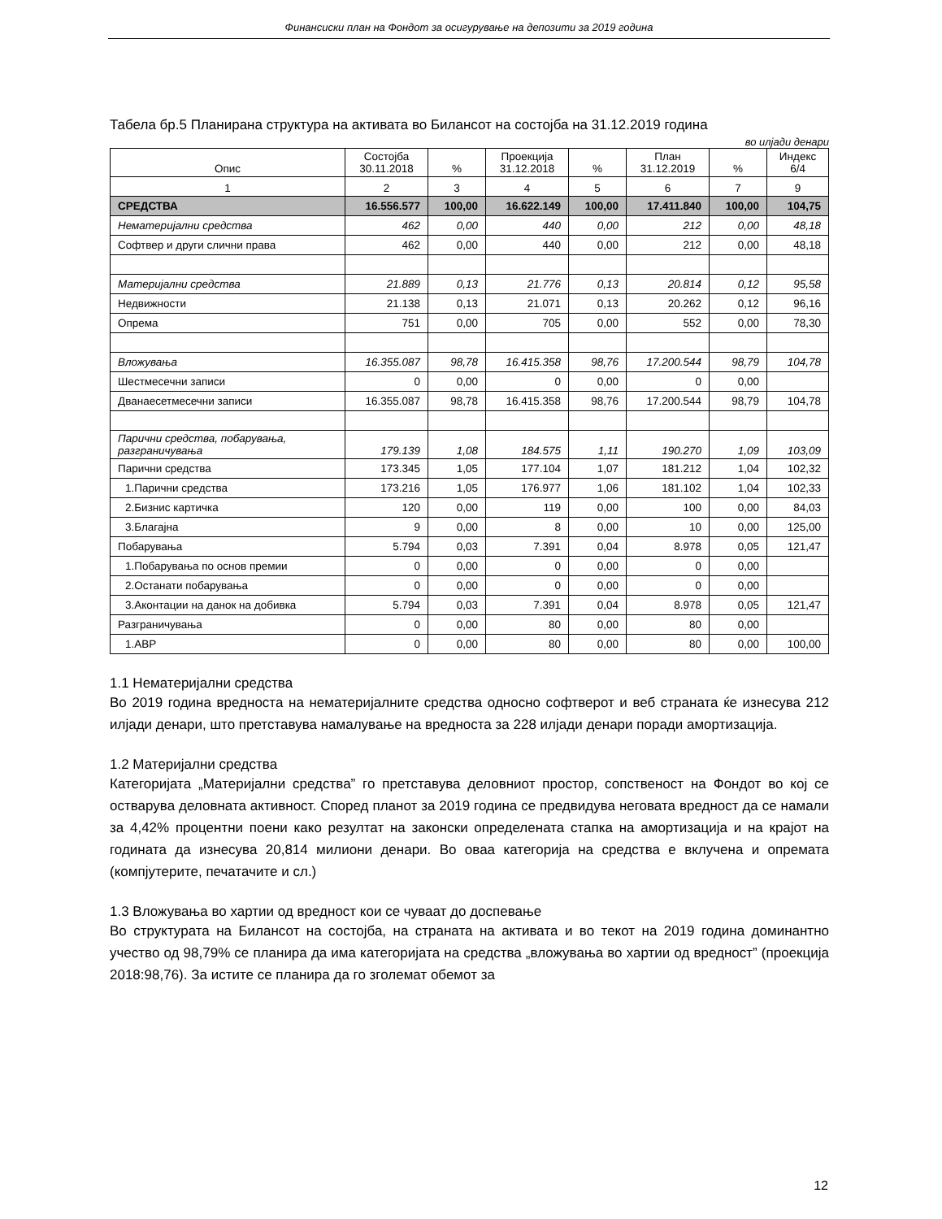Финансиски план на Фондот за осигурување на депозити за 2019 година
Табела бр.5 Планирана структура на активата во Билансот на состојба на 31.12.2019 година
во илјади денари
| Опис | Состојба 30.11.2018 | % | Проекција 31.12.2018 | % | План 31.12.2019 | % | Индекс 6/4 |
| --- | --- | --- | --- | --- | --- | --- | --- |
| 1 | 2 | 3 | 4 | 5 | 6 | 7 | 9 |
| СРЕДСТВА | 16.556.577 | 100,00 | 16.622.149 | 100,00 | 17.411.840 | 100,00 | 104,75 |
| Нематеријални средства | 462 | 0,00 | 440 | 0,00 | 212 | 0,00 | 48,18 |
| Софтвер и други слични права | 462 | 0,00 | 440 | 0,00 | 212 | 0,00 | 48,18 |
| Материјални средства | 21.889 | 0,13 | 21.776 | 0,13 | 20.814 | 0,12 | 95,58 |
| Недвижности | 21.138 | 0,13 | 21.071 | 0,13 | 20.262 | 0,12 | 96,16 |
| Опрема | 751 | 0,00 | 705 | 0,00 | 552 | 0,00 | 78,30 |
| Вложувања | 16.355.087 | 98,78 | 16.415.358 | 98,76 | 17.200.544 | 98,79 | 104,78 |
| Шестмесечни записи | 0 | 0,00 | 0 | 0,00 | 0 | 0,00 | |
| Дванаесетмесечни записи | 16.355.087 | 98,78 | 16.415.358 | 98,76 | 17.200.544 | 98,79 | 104,78 |
| Парични средства, побарувања, разграничувања | 179.139 | 1,08 | 184.575 | 1,11 | 190.270 | 1,09 | 103,09 |
| Парични средства | 173.345 | 1,05 | 177.104 | 1,07 | 181.212 | 1,04 | 102,32 |
| 1.Парични средства | 173.216 | 1,05 | 176.977 | 1,06 | 181.102 | 1,04 | 102,33 |
| 2.Бизнис картичка | 120 | 0,00 | 119 | 0,00 | 100 | 0,00 | 84,03 |
| 3.Благајна | 9 | 0,00 | 8 | 0,00 | 10 | 0,00 | 125,00 |
| Побарувања | 5.794 | 0,03 | 7.391 | 0,04 | 8.978 | 0,05 | 121,47 |
| 1.Побарувања по основ премии | 0 | 0,00 | 0 | 0,00 | 0 | 0,00 | |
| 2.Останати побарувања | 0 | 0,00 | 0 | 0,00 | 0 | 0,00 | |
| 3.Аконтации на данок на добивка | 5.794 | 0,03 | 7.391 | 0,04 | 8.978 | 0,05 | 121,47 |
| Разграничувања | 0 | 0,00 | 80 | 0,00 | 80 | 0,00 | |
| 1.АВР | 0 | 0,00 | 80 | 0,00 | 80 | 0,00 | 100,00 |
1.1 Нематеријални средства
Во 2019 година вредноста на нематеријалните средства односно софтверот и веб страната ќе изнесува 212 илјади денари, што претставува намалување на вредноста за 228 илјади денари поради амортизација.
1.2 Материјални средства
Категоријата „Материјални средства” го претставува деловниот простор, сопственост на Фондот во кој се остварува деловната активност. Според планот за 2019 година се предвидува неговата вредност да се намали за 4,42% процентни поени како резултат на законски определената стапка на амортизација и на крајот на годината да изнесува 20,814 милиони денари. Во оваа категорија на средства е вклучена и опремата (компјутерите, печатачите и сл.)
1.3 Вложувања во хартии од вредност кои се чуваат до доспевање
Во структурата на Билансот на состојба, на страната на активата и во текот на 2019 година доминантно учество од 98,79% се планира да има категоријата на средства „вложувања во хартии од вредност” (проекција 2018:98,76). За истите се планира да го зголемат обемот за
12